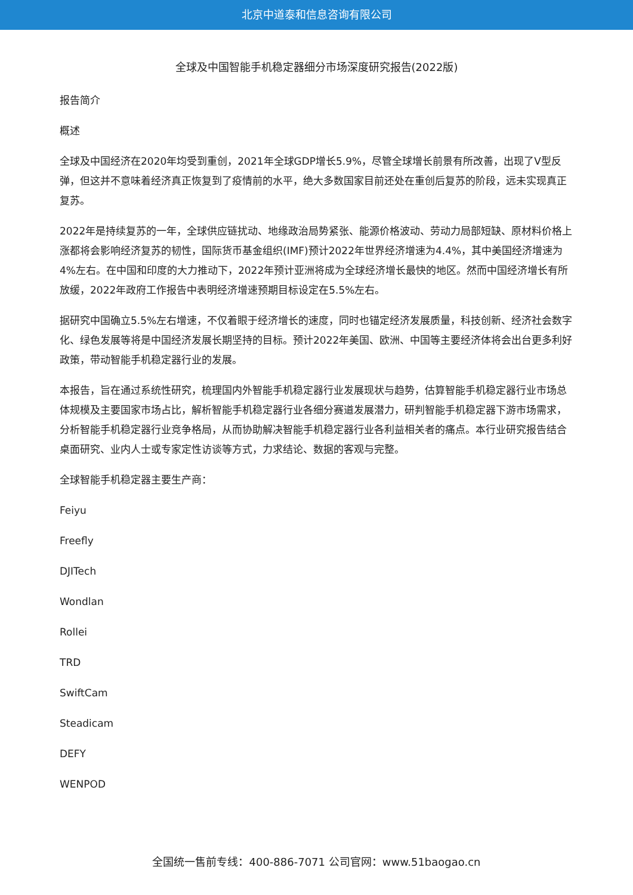北京中道泰和信息咨询有限公司
全球及中国智能手机稳定器细分市场深度研究报告(2022版)
报告简介
概述
全球及中国经济在2020年均受到重创，2021年全球GDP增长5.9%，尽管全球增长前景有所改善，出现了V型反弹，但这并不意味着经济真正恢复到了疫情前的水平，绝大多数国家目前还处在重创后复苏的阶段，远未实现真正复苏。
2022年是持续复苏的一年，全球供应链扰动、地缘政治局势紧张、能源价格波动、劳动力局部短缺、原材料价格上涨都将会影响经济复苏的韧性，国际货币基金组织(IMF)预计2022年世界经济增速为4.4%，其中美国经济增速为4%左右。在中国和印度的大力推动下，2022年预计亚洲将成为全球经济增长最快的地区。然而中国经济增长有所放缓，2022年政府工作报告中表明经济增速预期目标设定在5.5%左右。
据研究中国确立5.5%左右增速，不仅着眼于经济增长的速度，同时也锚定经济发展质量，科技创新、经济社会数字化、绿色发展等将是中国经济发展长期坚持的目标。预计2022年美国、欧洲、中国等主要经济体将会出台更多利好政策，带动智能手机稳定器行业的发展。
本报告，旨在通过系统性研究，梳理国内外智能手机稳定器行业发展现状与趋势，估算智能手机稳定器行业市场总体规模及主要国家市场占比，解析智能手机稳定器行业各细分赛道发展潜力，研判智能手机稳定器下游市场需求，分析智能手机稳定器行业竞争格局，从而协助解决智能手机稳定器行业各利益相关者的痛点。本行业研究报告结合桌面研究、业内人士或专家定性访谈等方式，力求结论、数据的客观与完整。
全球智能手机稳定器主要生产商：
Feiyu
Freefly
DJITech
Wondlan
Rollei
TRD
SwiftCam
Steadicam
DEFY
WENPOD
全国统一售前专线：400-886-7071 公司官网：www.51baogao.cn